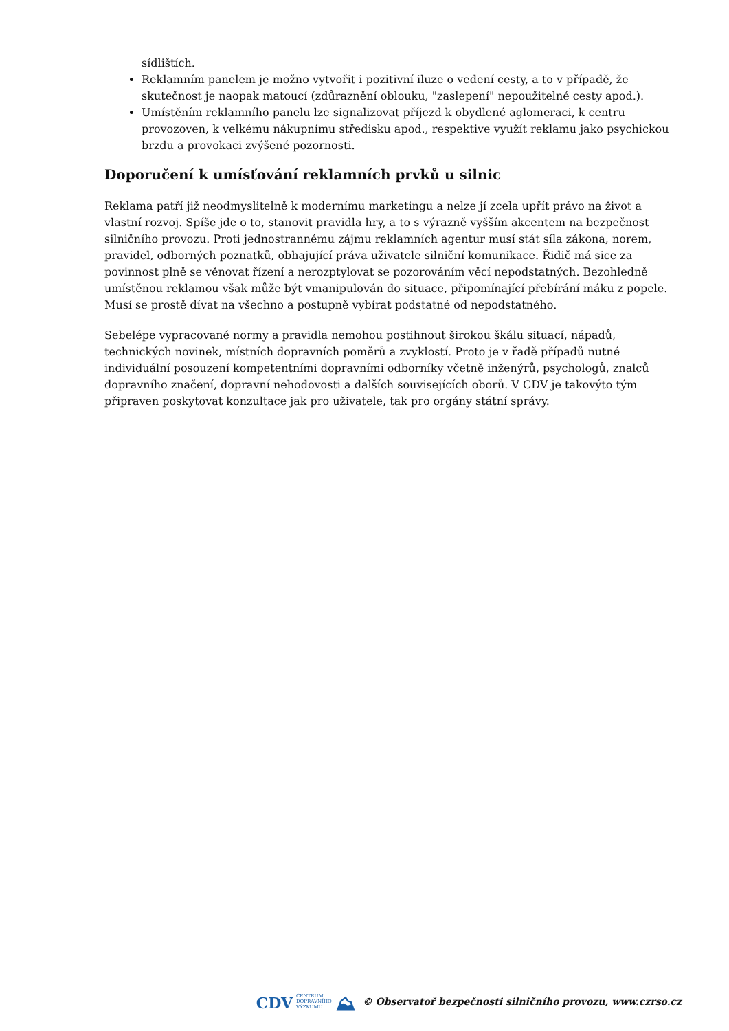sídlištích.
Reklamním panelem je možno vytvořit i pozitivní iluze o vedení cesty, a to v případě, že skutečnost je naopak matoucí (zdůraznění oblouku, "zaslepení" nepoužitelné cesty apod.).
Umístěním reklamního panelu lze signalizovat příjezd k obydlené aglomeraci, k centru provozoven, k velkému nákupnímu středisku apod., respektive využít reklamu jako psychickou brzdu a provokaci zvýšené pozornosti.
Doporučení k umísťování reklamních prvků u silnic
Reklama patří již neodmyslitelně k modernímu marketingu a nelze jí zcela upřít právo na život a vlastní rozvoj. Spíše jde o to, stanovit pravidla hry, a to s výrazně vyšším akcentem na bezpečnost silničního provozu. Proti jednostrannému zájmu reklamních agentur musí stát síla zákona, norem, pravidel, odborných poznatků, obhajující práva uživatele silniční komunikace. Řidič má sice za povinnost plně se věnovat řízení a nerozptylovat se pozorováním věcí nepodstatných. Bezohledně umístěnou reklamou však může být vmanipulován do situace, připomínající přebírání máku z popele. Musí se prostě dívat na všechno a postupně vybírat podstatné od nepodstatného.
Sebelépe vypracované normy a pravidla nemohou postihnout širokou škálu situací, nápadů, technických novinek, místních dopravních poměrů a zvyklostí. Proto je v řadě případů nutné individuální posouzení kompetentními dopravními odborníky včetně inženýrů, psychologů, znalců dopravního značení, dopravní nehodovosti a dalších souvisejících oborů. V CDV je takovýto tým připraven poskytovat konzultace jak pro uživatele, tak pro orgány státní správy.
CDV CENTRUM
DOPRAVNÍHO
VÝZKUMU ⛰ © Observatoř bezpečnosti silničního provozu, www.czrso.cz